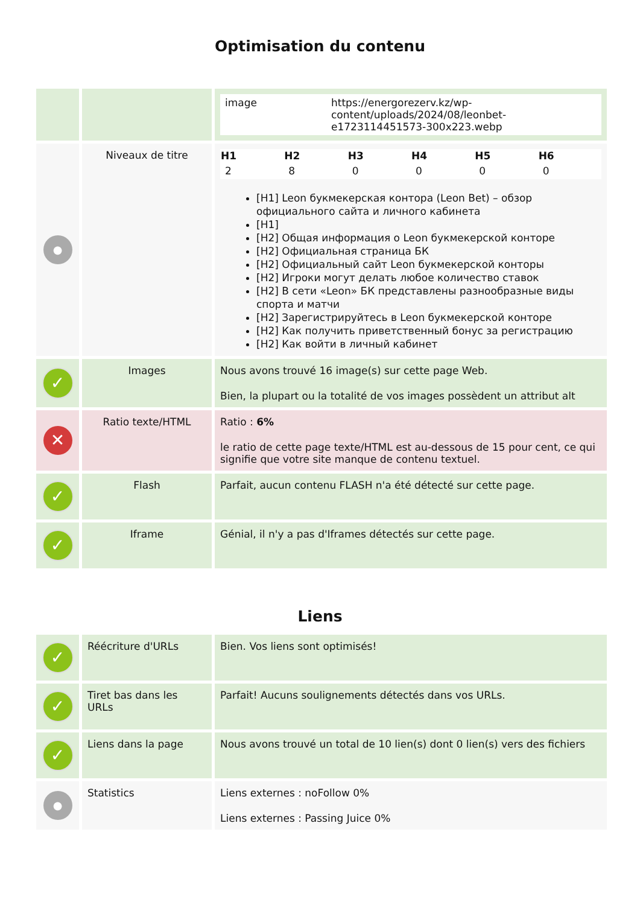Optimisation du contenu
| | | / image / https://energorezerv.kz/wp-content/uploads/2024/08/leonbet-e1723114451573-300x223.webp / |
| ● | Niveaux de titre | / H1 / H2 / H3 / H4 / H5 / H6 / / --- / --- / --- / --- / --- / --- / / 2 / 8 / 0 / 0 / 0 / 0 / [H1] Leon букмекерская контора (Leon Bet) – обзор официального сайта и личного кабинета [H1] [H2] Общая информация о Leon букмекерской конторе [H2] Официальная страница БК [H2] Официальный сайт Leon букмекерской конторы [H2] Игроки могут делать любое количество ставок [H2] В сети «Leon» БК представлены разнообразные виды спорта и матчи [H2] Зарегистрируйтесь в Leon букмекерской конторе [H2] Как получить приветственный бонус за регистрацию [H2] Как войти в личный кабинет |
| ✓ | Images | Nous avons trouvé 16 image(s) sur cette page Web. Bien, la plupart ou la totalité de vos images possèdent un attribut alt |
| ✕ | Ratio texte/HTML | Ratio : 6% le ratio de cette page texte/HTML est au-dessous de 15 pour cent, ce qui signifie que votre site manque de contenu textuel. |
| ✓ | Flash | Parfait, aucun contenu FLASH n'a été détecté sur cette page. |
| ✓ | Iframe | Génial, il n'y a pas d'Iframes détectés sur cette page. |
Liens
| ✓ | Réécriture d'URLs | Bien. Vos liens sont optimisés! |
| ✓ | Tiret bas dans les URLs | Parfait! Aucuns soulignements détectés dans vos URLs. |
| ✓ | Liens dans la page | Nous avons trouvé un total de 10 lien(s) dont 0 lien(s) vers des fichiers |
| ● | Statistics | Liens externes : noFollow 0% Liens externes : Passing Juice 0% |